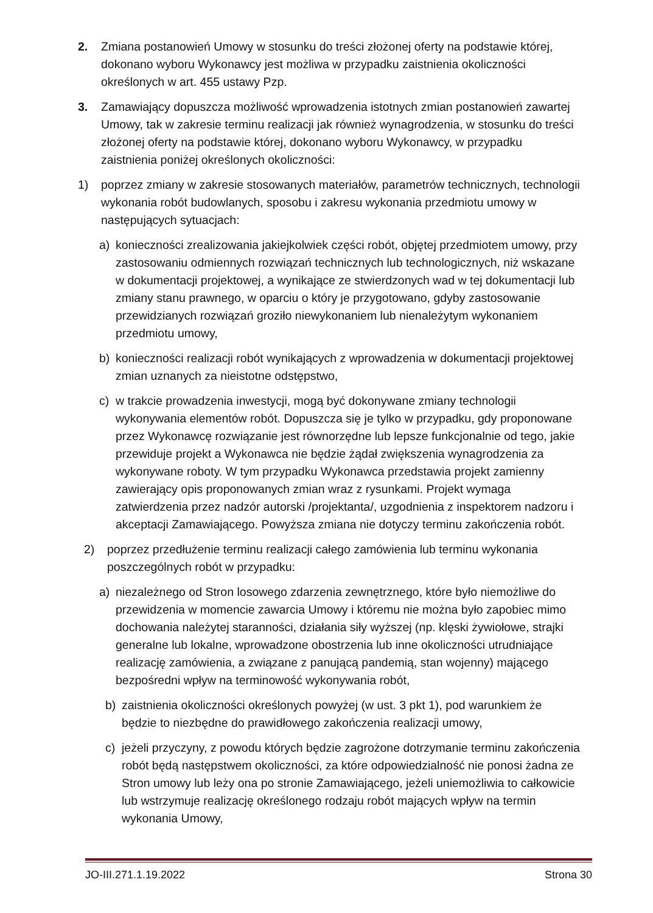2. Zmiana postanowień Umowy w stosunku do treści złożonej oferty na podstawie której, dokonano wyboru Wykonawcy jest możliwa w przypadku zaistnienia okoliczności określonych w art. 455 ustawy Pzp.
3. Zamawiający dopuszcza możliwość wprowadzenia istotnych zmian postanowień zawartej Umowy, tak w zakresie terminu realizacji jak również wynagrodzenia, w stosunku do treści złożonej oferty na podstawie której, dokonano wyboru Wykonawcy, w przypadku zaistnienia poniżej określonych okoliczności:
1) poprzez zmiany w zakresie stosowanych materiałów, parametrów technicznych, technologii wykonania robót budowlanych, sposobu i zakresu wykonania przedmiotu umowy w następujących sytuacjach:
a) konieczności zrealizowania jakiejkolwiek części robót, objętej przedmiotem umowy, przy zastosowaniu odmiennych rozwiązań technicznych lub technologicznych, niż wskazane w dokumentacji projektowej, a wynikające ze stwierdzonych wad w tej dokumentacji lub zmiany stanu prawnego, w oparciu o który je przygotowano, gdyby zastosowanie przewidzianych rozwiązań groziło niewykonaniem lub nienależytym wykonaniem przedmiotu umowy,
b) konieczności realizacji robót wynikających z wprowadzenia w dokumentacji projektowej zmian uznanych za nieistotne odstępstwo,
c) w trakcie prowadzenia inwestycji, mogą być dokonywane zmiany technologii wykonywania elementów robót. Dopuszcza się je tylko w przypadku, gdy proponowane przez Wykonawcę rozwiązanie jest równorzędne lub lepsze funkcjonalnie od tego, jakie przewiduje projekt a Wykonawca nie będzie żądał zwiększenia wynagrodzenia za wykonywane roboty. W tym przypadku Wykonawca przedstawia projekt zamienny zawierający opis proponowanych zmian wraz z rysunkami. Projekt wymaga zatwierdzenia przez nadzór autorski /projektanta/, uzgodnienia z inspektorem nadzoru i akceptacji Zamawiającego. Powyższa zmiana nie dotyczy terminu zakończenia robót.
2) poprzez przedłużenie terminu realizacji całego zamówienia lub terminu wykonania poszczególnych robót w przypadku:
a) niezależnego od Stron losowego zdarzenia zewnętrznego, które było niemożliwe do przewidzenia w momencie zawarcia Umowy i któremu nie można było zapobiec mimo dochowania należytej staranności, działania siły wyższej (np. klęski żywiołowe, strajki generalne lub lokalne, wprowadzone obostrzenia lub inne okoliczności utrudniające realizację zamówienia, a związane z panującą pandemią, stan wojenny) mającego bezpośredni wpływ na terminowość wykonywania robót,
b) zaistnienia okoliczności określonych powyżej (w ust. 3 pkt 1), pod warunkiem że będzie to niezbędne do prawidłowego zakończenia realizacji umowy,
c) jeżeli przyczyny, z powodu których będzie zagrożone dotrzymanie terminu zakończenia robót będą następstwem okoliczności, za które odpowiedzialność nie ponosi żadna ze Stron umowy lub leży ona po stronie Zamawiającego, jeżeli uniemożliwia to całkowicie lub wstrzymuje realizację określonego rodzaju robót mających wpływ na termin wykonania Umowy,
JO-III.271.1.19.2022 Strona 30